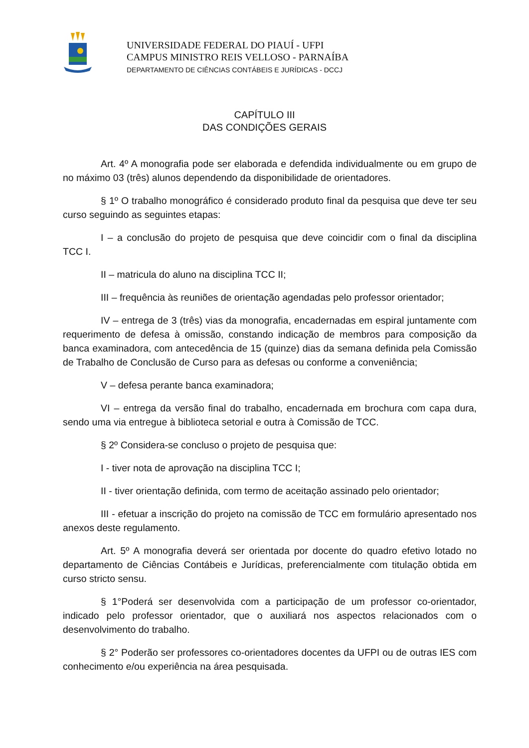UNIVERSIDADE FEDERAL DO PIAUÍ - UFPI
CAMPUS MINISTRO REIS VELLOSO - PARNAÍBA
DEPARTAMENTO DE CIÊNCIAS CONTÁBEIS E JURÍDICAS - DCCJ
CAPÍTULO III
DAS CONDIÇÕES GERAIS
Art. 4º A monografia pode ser elaborada e defendida individualmente ou em grupo de no máximo 03 (três) alunos dependendo da disponibilidade de orientadores.
§ 1º O trabalho monográfico é considerado produto final da pesquisa que deve ter seu curso seguindo as seguintes etapas:
I – a conclusão do projeto de pesquisa que deve coincidir com o final da disciplina TCC I.
II – matricula do aluno na disciplina TCC II;
III – frequência às reuniões de orientação agendadas pelo professor orientador;
IV – entrega de 3 (três) vias da monografia, encadernadas em espiral juntamente com requerimento de defesa à omissão, constando indicação de membros para composição da banca examinadora, com antecedência de 15 (quinze) dias da semana definida pela Comissão de Trabalho de Conclusão de Curso para as defesas ou conforme a conveniência;
V – defesa perante banca examinadora;
VI – entrega da versão final do trabalho, encadernada em brochura com capa dura, sendo uma via entregue à biblioteca setorial e outra à Comissão de TCC.
§ 2º Considera-se concluso o projeto de pesquisa que:
I - tiver nota de aprovação na disciplina TCC I;
II - tiver orientação definida, com termo de aceitação assinado pelo orientador;
III - efetuar a inscrição do projeto na comissão de TCC em formulário apresentado nos anexos deste regulamento.
Art. 5º A monografia deverá ser orientada por docente do quadro efetivo lotado no departamento de Ciências Contábeis e Jurídicas, preferencialmente com titulação obtida em curso stricto sensu.
§ 1°Poderá ser desenvolvida com a participação de um professor co-orientador, indicado pelo professor orientador, que o auxiliará nos aspectos relacionados com o desenvolvimento do trabalho.
§ 2° Poderão ser professores co-orientadores docentes da UFPI ou de outras IES com conhecimento e/ou experiência na área pesquisada.